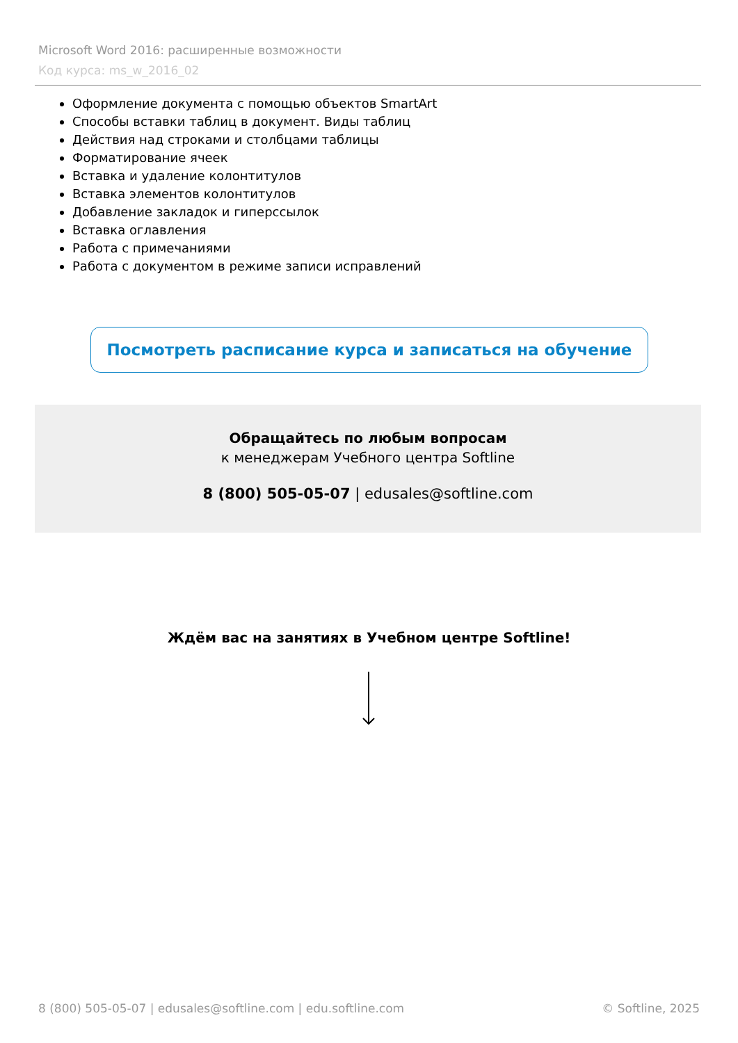Microsoft Word 2016: расширенные возможности
Код курса: ms_w_2016_02
Оформление документа с помощью объектов SmartArt
Способы вставки таблиц в документ. Виды таблиц
Действия над строками и столбцами таблицы
Форматирование ячеек
Вставка и удаление колонтитулов
Вставка элементов колонтитулов
Добавление закладок и гиперссылок
Вставка оглавления
Работа с примечаниями
Работа с документом в режиме записи исправлений
Посмотреть расписание курса и записаться на обучение
Обращайтесь по любым вопросам
к менеджерам Учебного центра Softline
8 (800) 505-05-07 | edusales@softline.com
Ждём вас на занятиях в Учебном центре Softline!
8 (800) 505-05-07 | edusales@softline.com | edu.softline.com © Softline, 2025